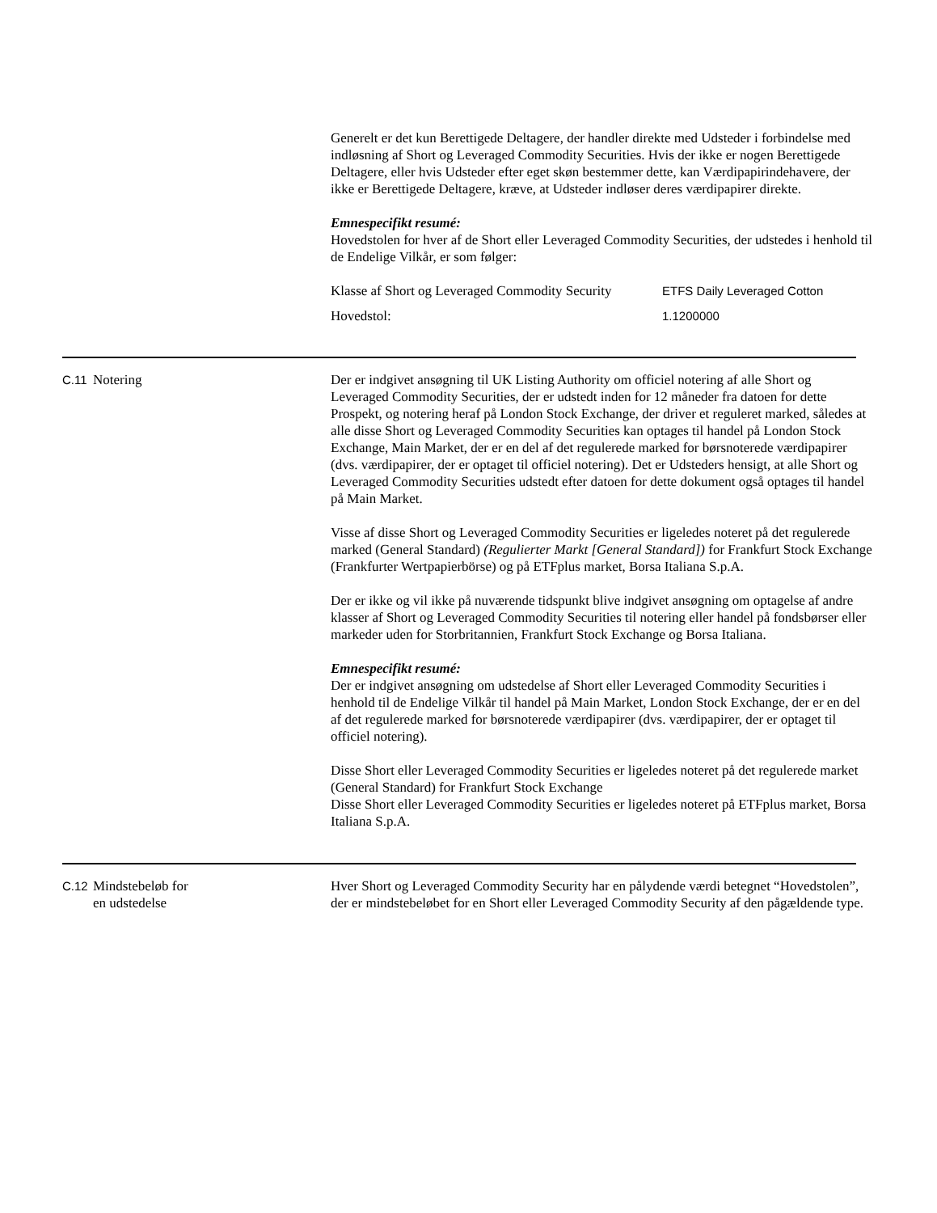Generelt er det kun Berettigede Deltagere, der handler direkte med Udsteder i forbindelse med indløsning af Short og Leveraged Commodity Securities. Hvis der ikke er nogen Berettigede Deltagere, eller hvis Udsteder efter eget skøn bestemmer dette, kan Værdipapirindehavere, der ikke er Berettigede Deltagere, kræve, at Udsteder indløser deres værdipapirer direkte.
Emnespecifikt resumé:
Hovedstolen for hver af de Short eller Leveraged Commodity Securities, der udstedes i henhold til de Endelige Vilkår, er som følger:
| Klasse af Short og Leveraged Commodity Security | ETFS Daily Leveraged Cotton |
| Hovedstol: | 1.1200000 |
C.11 Notering Der er indgivet ansøgning til UK Listing Authority om officiel notering af alle Short og Leveraged Commodity Securities, der er udstedt inden for 12 måneder fra datoen for dette Prospekt, og notering heraf på London Stock Exchange, der driver et reguleret marked, således at alle disse Short og Leveraged Commodity Securities kan optages til handel på London Stock Exchange, Main Market, der er en del af det regulerede marked for børsnoterede værdipapirer (dvs. værdipapirer, der er optaget til officiel notering). Det er Udsteders hensigt, at alle Short og Leveraged Commodity Securities udstedt efter datoen for dette dokument også optages til handel på Main Market.
Visse af disse Short og Leveraged Commodity Securities er ligeledes noteret på det regulerede marked (General Standard) (Regulierter Markt [General Standard]) for Frankfurt Stock Exchange (Frankfurter Wertpapierbörse) og på ETFplus market, Borsa Italiana S.p.A.
Der er ikke og vil ikke på nuværende tidspunkt blive indgivet ansøgning om optagelse af andre klasser af Short og Leveraged Commodity Securities til notering eller handel på fondsbørser eller markeder uden for Storbritannien, Frankfurt Stock Exchange og Borsa Italiana.
Emnespecifikt resumé:
Der er indgivet ansøgning om udstedelse af Short eller Leveraged Commodity Securities i henhold til de Endelige Vilkår til handel på Main Market, London Stock Exchange, der er en del af det regulerede marked for børsnoterede værdipapirer (dvs. værdipapirer, der er optaget til officiel notering).
Disse Short eller Leveraged Commodity Securities er ligeledes noteret på det regulerede market (General Standard) for Frankfurt Stock Exchange
Disse Short eller Leveraged Commodity Securities er ligeledes noteret på ETFplus market, Borsa Italiana S.p.A.
C.12 Mindstebeløb for
en udstedelse
Hver Short og Leveraged Commodity Security har en pålydende værdi betegnet “Hovedstolen”, der er mindstebeløbet for en Short eller Leveraged Commodity Security af den pågældende type.